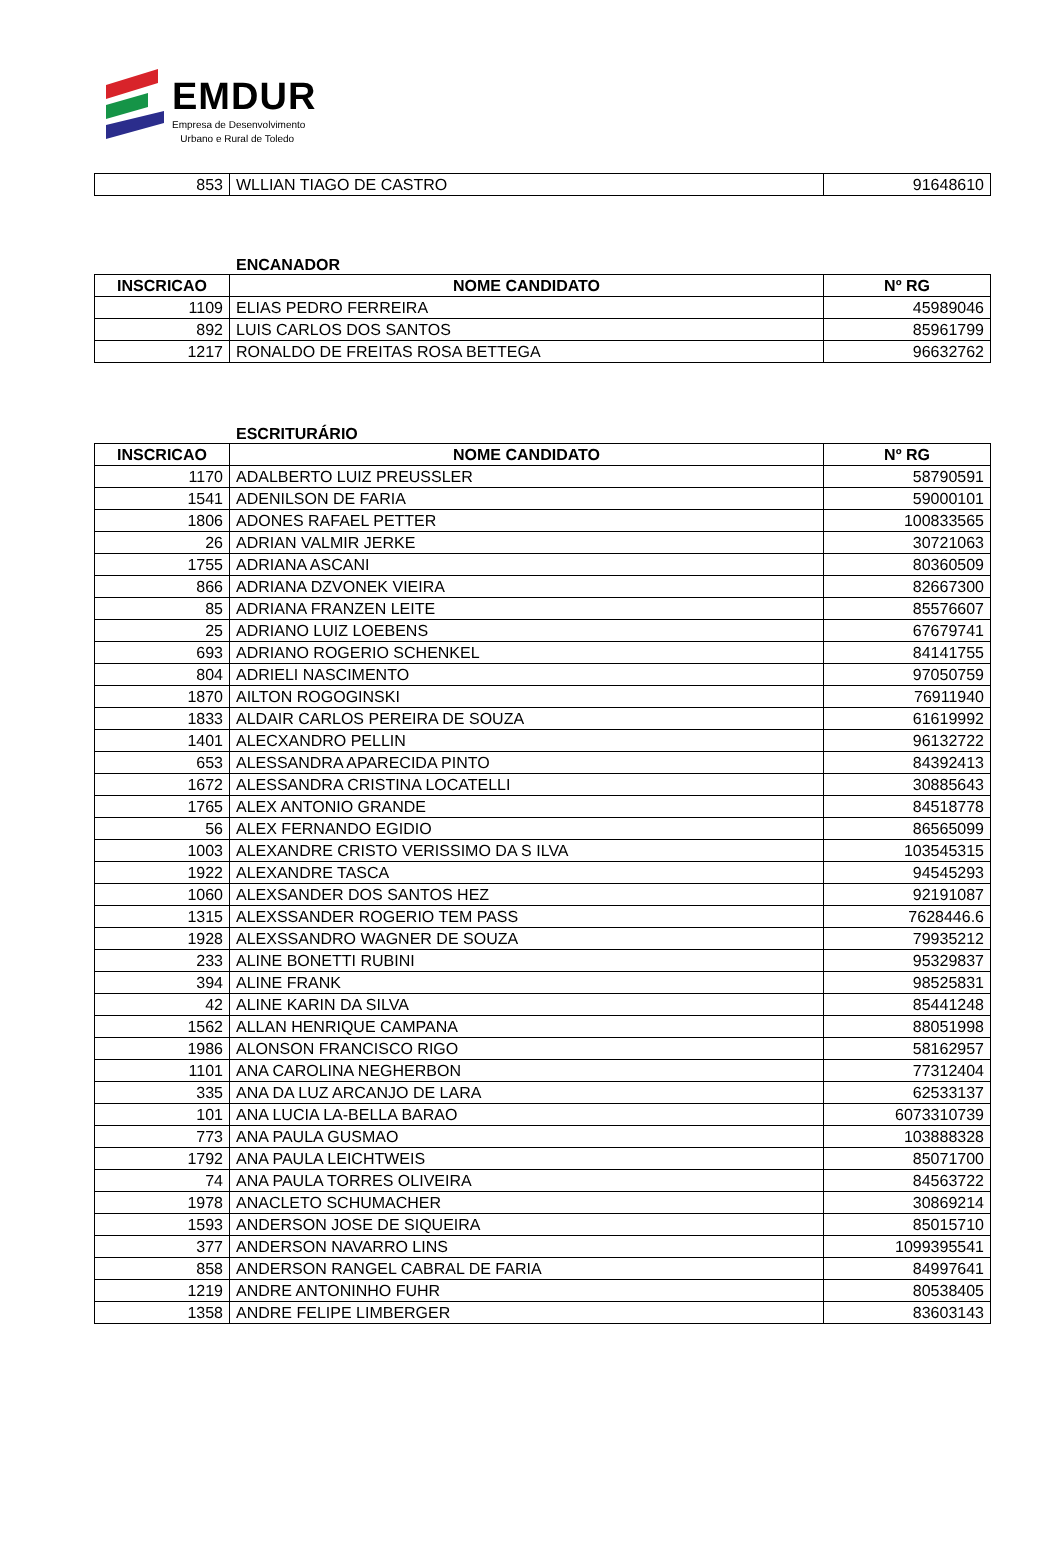EMDUR
Empresa de Desenvolvimento
Urbano e Rural de Toledo
| 853 | WLLIAN TIAGO DE CASTRO | 91648610 |
ENCANADOR
| INSCRICAO | NOME CANDIDATO | Nº RG |
| --- | --- | --- |
| 1109 | ELIAS PEDRO FERREIRA | 45989046 |
| 892 | LUIS CARLOS DOS SANTOS | 85961799 |
| 1217 | RONALDO DE FREITAS ROSA BETTEGA | 96632762 |
ESCRITURÁRIO
| INSCRICAO | NOME CANDIDATO | Nº RG |
| --- | --- | --- |
| 1170 | ADALBERTO LUIZ PREUSSLER | 58790591 |
| 1541 | ADENILSON DE FARIA | 59000101 |
| 1806 | ADONES RAFAEL PETTER | 100833565 |
| 26 | ADRIAN VALMIR JERKE | 30721063 |
| 1755 | ADRIANA ASCANI | 80360509 |
| 866 | ADRIANA DZVONEK VIEIRA | 82667300 |
| 85 | ADRIANA FRANZEN LEITE | 85576607 |
| 25 | ADRIANO LUIZ LOEBENS | 67679741 |
| 693 | ADRIANO ROGERIO SCHENKEL | 84141755 |
| 804 | ADRIELI NASCIMENTO | 97050759 |
| 1870 | AILTON ROGOGINSKI | 76911940 |
| 1833 | ALDAIR CARLOS PEREIRA DE SOUZA | 61619992 |
| 1401 | ALECXANDRO PELLIN | 96132722 |
| 653 | ALESSANDRA APARECIDA PINTO | 84392413 |
| 1672 | ALESSANDRA CRISTINA LOCATELLI | 30885643 |
| 1765 | ALEX ANTONIO GRANDE | 84518778 |
| 56 | ALEX FERNANDO EGIDIO | 86565099 |
| 1003 | ALEXANDRE CRISTO VERISSIMO DA S ILVA | 103545315 |
| 1922 | ALEXANDRE TASCA | 94545293 |
| 1060 | ALEXSANDER DOS SANTOS HEZ | 92191087 |
| 1315 | ALEXSSANDER ROGERIO TEM PASS | 7628446.6 |
| 1928 | ALEXSSANDRO WAGNER DE SOUZA | 79935212 |
| 233 | ALINE BONETTI RUBINI | 95329837 |
| 394 | ALINE FRANK | 98525831 |
| 42 | ALINE KARIN DA SILVA | 85441248 |
| 1562 | ALLAN HENRIQUE CAMPANA | 88051998 |
| 1986 | ALONSON FRANCISCO RIGO | 58162957 |
| 1101 | ANA CAROLINA NEGHERBON | 77312404 |
| 335 | ANA DA LUZ ARCANJO DE LARA | 62533137 |
| 101 | ANA LUCIA LA-BELLA BARAO | 6073310739 |
| 773 | ANA PAULA GUSMAO | 103888328 |
| 1792 | ANA PAULA LEICHTWEIS | 85071700 |
| 74 | ANA PAULA TORRES OLIVEIRA | 84563722 |
| 1978 | ANACLETO SCHUMACHER | 30869214 |
| 1593 | ANDERSON JOSE DE SIQUEIRA | 85015710 |
| 377 | ANDERSON NAVARRO LINS | 1099395541 |
| 858 | ANDERSON RANGEL CABRAL DE FARIA | 84997641 |
| 1219 | ANDRE ANTONINHO FUHR | 80538405 |
| 1358 | ANDRE FELIPE LIMBERGER | 83603143 |